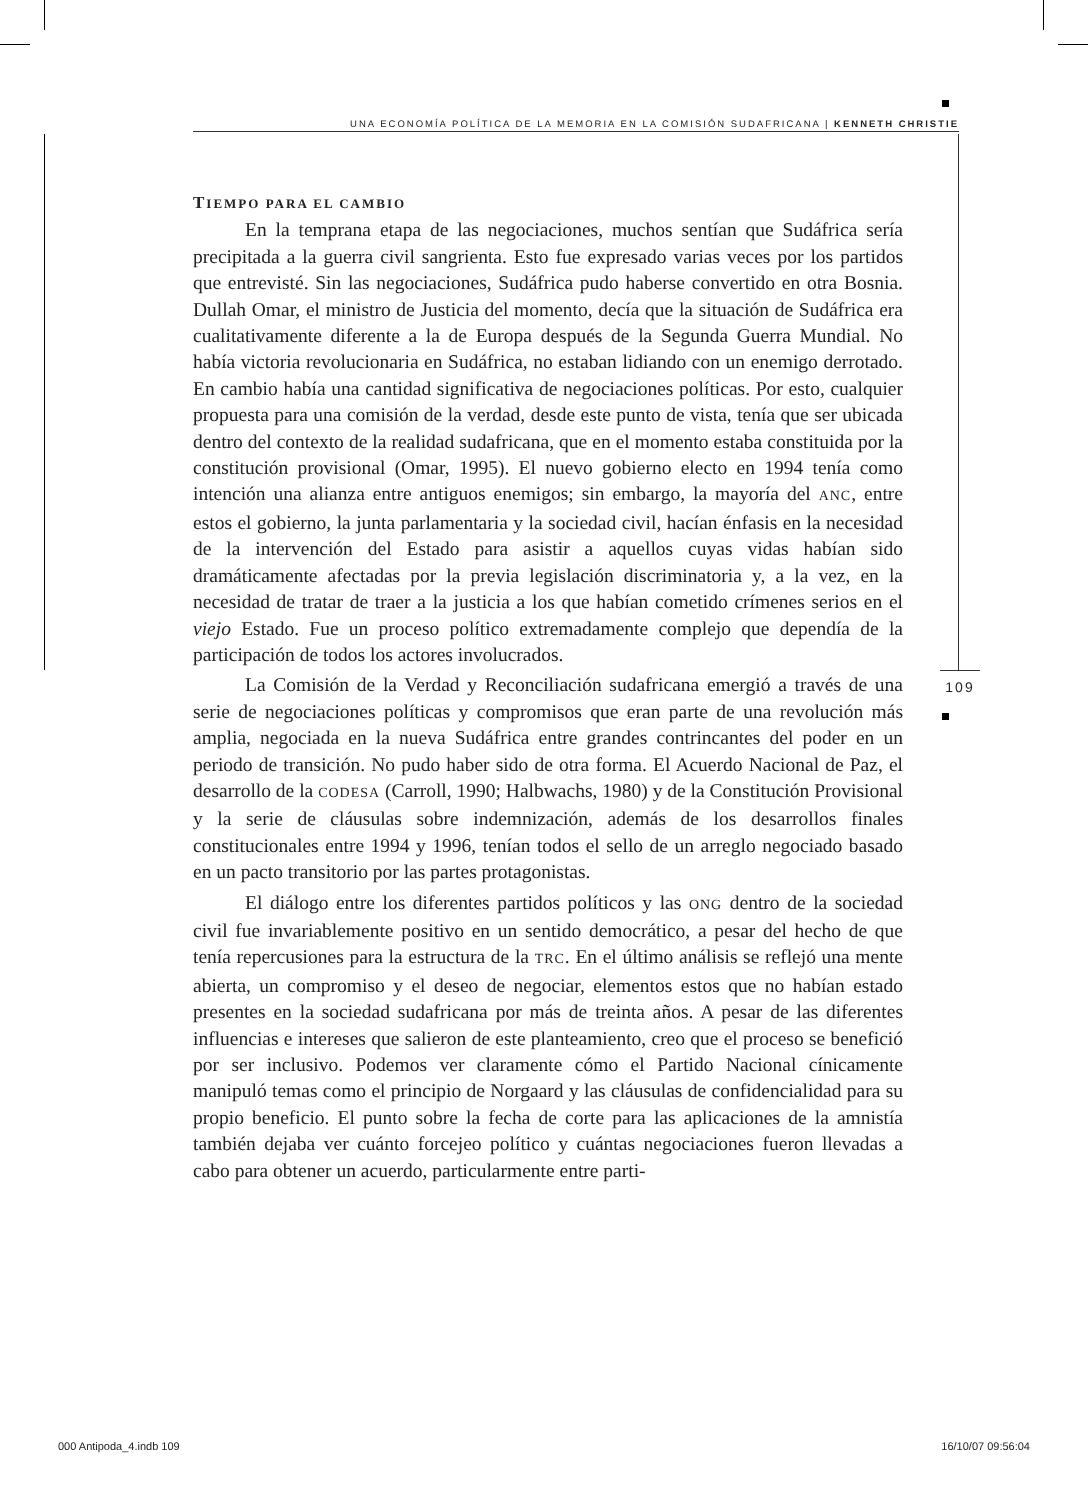UNA ECONOMÍA POLÍTICA DE LA MEMORIA EN LA COMISIÓN SUDAFRICANA | KENNETH CHRISTIE
109
TIEMPO PARA EL CAMBIO
En la temprana etapa de las negociaciones, muchos sentían que Sudáfrica sería precipitada a la guerra civil sangrienta. Esto fue expresado varias veces por los partidos que entrevisté. Sin las negociaciones, Sudáfrica pudo haberse convertido en otra Bosnia. Dullah Omar, el ministro de Justicia del momento, decía que la situación de Sudáfrica era cualitativamente diferente a la de Europa después de la Segunda Guerra Mundial. No había victoria revolucionaria en Sudáfrica, no estaban lidiando con un enemigo derrotado. En cambio había una cantidad significativa de negociaciones políticas. Por esto, cualquier propuesta para una comisión de la verdad, desde este punto de vista, tenía que ser ubicada dentro del contexto de la realidad sudafricana, que en el momento estaba constituida por la constitución provisional (Omar, 1995). El nuevo gobierno electo en 1994 tenía como intención una alianza entre antiguos enemigos; sin embargo, la mayoría del ANC, entre estos el gobierno, la junta parlamentaria y la sociedad civil, hacían énfasis en la necesidad de la intervención del Estado para asistir a aquellos cuyas vidas habían sido dramáticamente afectadas por la previa legislación discriminatoria y, a la vez, en la necesidad de tratar de traer a la justicia a los que habían cometido crímenes serios en el viejo Estado. Fue un proceso político extremadamente complejo que dependía de la participación de todos los actores involucrados.
La Comisión de la Verdad y Reconciliación sudafricana emergió a través de una serie de negociaciones políticas y compromisos que eran parte de una revolución más amplia, negociada en la nueva Sudáfrica entre grandes contrincantes del poder en un periodo de transición. No pudo haber sido de otra forma. El Acuerdo Nacional de Paz, el desarrollo de la CODESA (Carroll, 1990; Halbwachs, 1980) y de la Constitución Provisional y la serie de cláusulas sobre indemnización, además de los desarrollos finales constitucionales entre 1994 y 1996, tenían todos el sello de un arreglo negociado basado en un pacto transitorio por las partes protagonistas.
El diálogo entre los diferentes partidos políticos y las ONG dentro de la sociedad civil fue invariablemente positivo en un sentido democrático, a pesar del hecho de que tenía repercusiones para la estructura de la TRC. En el último análisis se reflejó una mente abierta, un compromiso y el deseo de negociar, elementos estos que no habían estado presentes en la sociedad sudafricana por más de treinta años. A pesar de las diferentes influencias e intereses que salieron de este planteamiento, creo que el proceso se benefició por ser inclusivo. Podemos ver claramente cómo el Partido Nacional cínicamente manipuló temas como el principio de Norgaard y las cláusulas de confidencialidad para su propio beneficio. El punto sobre la fecha de corte para las aplicaciones de la amnistía también dejaba ver cuánto forcejeo político y cuántas negociaciones fueron llevadas a cabo para obtener un acuerdo, particularmente entre parti-
000 Antipoda_4.indb 109 16/10/07 09:56:04